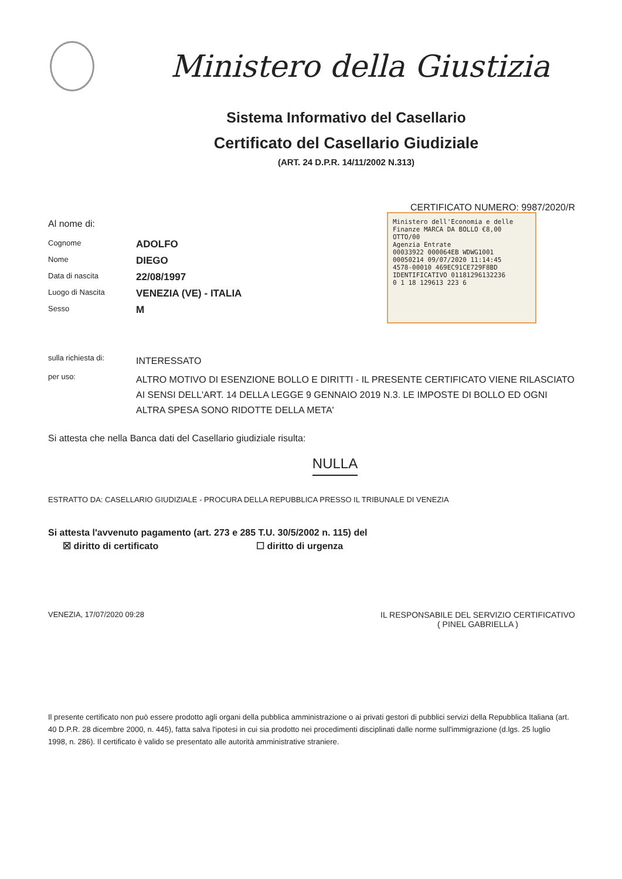Ministero della Giustizia
Sistema Informativo del Casellario
Certificato del Casellario Giudiziale
(ART. 24 D.P.R. 14/11/2002 N.313)
CERTIFICATO NUMERO: 9987/2020/R
Al nome di:
Cognome
ADOLFO
Nome
DIEGO
Data di nascita
22/08/1997
Luogo di Nascita
VENEZIA (VE) - ITALIA
Sesso
M
sulla richiesta di:
INTERESSATO
per uso:
ALTRO MOTIVO DI ESENZIONE BOLLO E DIRITTI - IL PRESENTE CERTIFICATO VIENE RILASCIATO AI SENSI DELL'ART. 14 DELLA LEGGE 9 GENNAIO 2019 N.3. LE IMPOSTE DI BOLLO ED OGNI ALTRA SPESA SONO RIDOTTE DELLA META'
Si attesta che nella Banca dati del Casellario giudiziale risulta:
NULLA
ESTRATTO DA: CASELLARIO GIUDIZIALE - PROCURA DELLA REPUBBLICA PRESSO IL TRIBUNALE DI VENEZIA
Si attesta l'avvenuto pagamento (art. 273 e 285 T.U. 30/5/2002 n. 115) del
☒ diritto di certificato ☐ diritto di urgenza
VENEZIA, 17/07/2020 09:28 IL RESPONSABILE DEL SERVIZIO CERTIFICATIVO
( PINEL GABRIELLA )
Il presente certificato non può essere prodotto agli organi della pubblica amministrazione o ai privati gestori di pubblici servizi della Repubblica Italiana (art. 40 D.P.R. 28 dicembre 2000, n. 445), fatta salva l'ipotesi in cui sia prodotto nei procedimenti disciplinati dalle norme sull'immigrazione (d.lgs. 25 luglio 1998, n. 286). Il certificato è valido se presentato alle autorità amministrative straniere.
Ministero dell'Economia e delle Finanze MARCA DA BOLLO €8,00 OTTO/00
Agenzia Entrate
00033922 000064EB WDWG1001
00050214 09/07/2020 11:14:45
4578-00010 469EC91CE729F8BD
IDENTIFICATIVO 01181296132236
0 1 18 129613 223 6